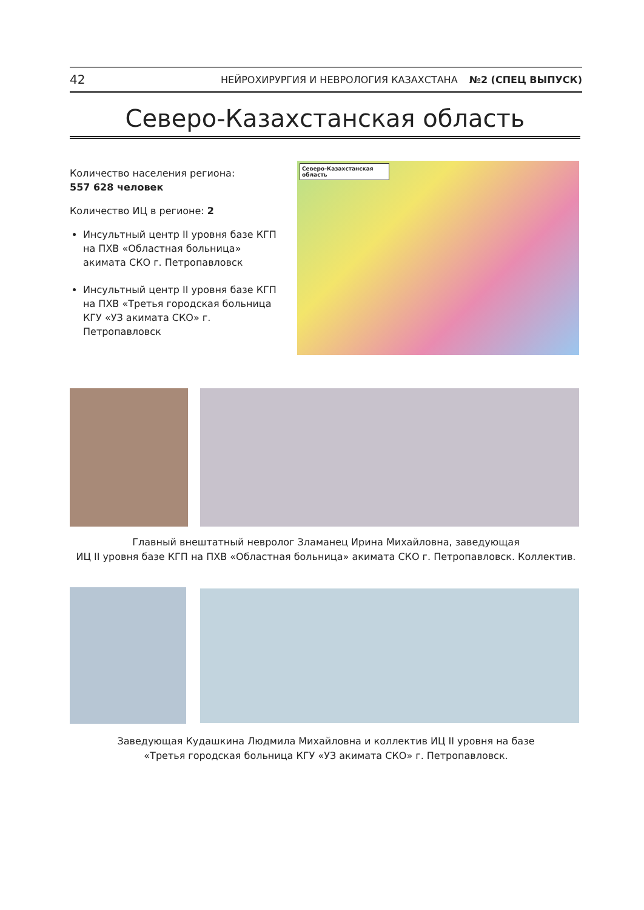42 НЕЙРОХИРУРГИЯ И НЕВРОЛОГИЯ КАЗАХСТАНА №2 (СПЕЦ ВЫПУСК)
Северо-Казахстанская область
Количество населения региона:
557 628 человек
Количество ИЦ в регионе: 2
Инсультный центр II уровня базе КГП на ПХВ «Областная больница» акимата СКО г. Петропавловск
Инсультный центр II уровня базе КГП на ПХВ «Третья городская больница КГУ «УЗ акимата СКО» г. Петропавловск
Северо-Казахстанская область
Главный внештатный невролог Зламанец Ирина Михайловна, заведующая
ИЦ II уровня базе КГП на ПХВ «Областная больница» акимата СКО г. Петропавловск. Коллектив.
Заведующая Кудашкина Людмила Михайловна и коллектив ИЦ II уровня на базе
«Третья городская больница КГУ «УЗ акимата СКО» г. Петропавловск.